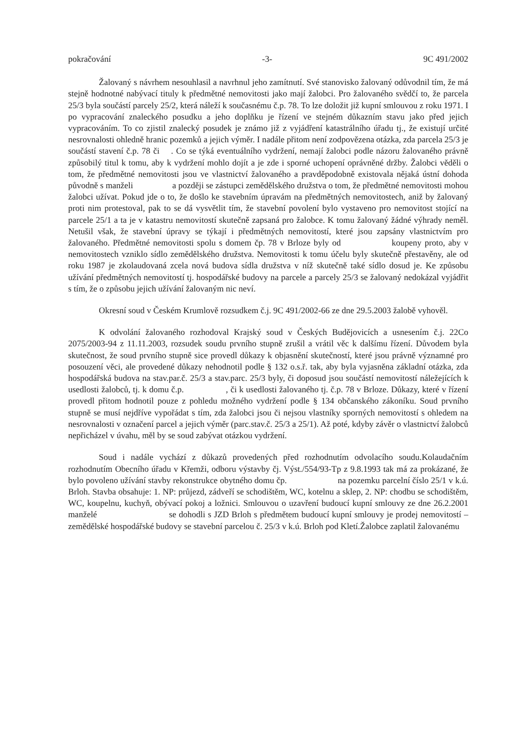pokračování -3- 9C 491/2002
Žalovaný s návrhem nesouhlasil a navrhnul jeho zamítnutí. Své stanovisko žalovaný odůvodnil tím, že má stejně hodnotné nabývací tituly k předmětné nemovitosti jako mají žalobci. Pro žalovaného svědčí to, že parcela 25/3 byla součástí parcely 25/2, která náleží k současnému č.p. 78. To lze doložit již kupní smlouvou z roku 1971. I po vypracování znaleckého posudku a jeho doplňku je řízení ve stejném důkazním stavu jako před jejich vypracováním. To co zjistil znalecký posudek je známo již z vyjádření katastrálního úřadu tj., že existují určité nesrovnalosti ohledně hranic pozemků a jejich výměr. I nadále přitom není zodpovězena otázka, zda parcela 25/3 je součástí stavení č.p. 78 či . Co se týká eventuálního vydržení, nemají žalobci podle názoru žalovaného právně způsobilý titul k tomu, aby k vydržení mohlo dojít a je zde i sporné uchopení oprávněné držby. Žalobci věděli o tom, že předmětné nemovitosti jsou ve vlastnictví žalovaného a pravděpodobně existovala nějaká ústní dohoda původně s manželi a později se zástupci zemědělského družstva o tom, že předmětné nemovitosti mohou žalobci užívat. Pokud jde o to, že došlo ke stavebním úpravám na předmětných nemovitostech, aniž by žalovaný proti nim protestoval, pak to se dá vysvětlit tím, že stavební povolení bylo vystaveno pro nemovitost stojící na parcele 25/1 a ta je v katastru nemovitostí skutečně zapsaná pro žalobce. K tomu žalovaný žádné výhrady neměl. Netušil však, že stavební úpravy se týkají i předmětných nemovitostí, které jsou zapsány vlastnictvím pro žalovaného. Předmětné nemovitosti spolu s domem čp. 78 v Brloze byly od koupeny proto, aby v nemovitostech vzniklo sídlo zemědělského družstva. Nemovitosti k tomu účelu byly skutečně přestavěny, ale od roku 1987 je zkolaudovaná zcela nová budova sídla družstva v níž skutečně také sídlo dosud je. Ke způsobu užívání předmětných nemovitostí tj. hospodářské budovy na parcele a parcely 25/3 se žalovaný nedokázal vyjádřit s tím, že o způsobu jejich užívání žalovaným nic neví.
Okresní soud v Českém Krumlově rozsudkem č.j. 9C 491/2002-66 ze dne 29.5.2003 žalobě vyhověl.
K odvolání žalovaného rozhodoval Krajský soud v Českých Budějovicích a usnesením č.j. 22Co 2075/2003-94 z 11.11.2003, rozsudek soudu prvního stupně zrušil a vrátil věc k dalšímu řízení. Důvodem byla skutečnost, že soud prvního stupně sice provedl důkazy k objasnění skutečností, které jsou právně významné pro posouzení věci, ale provedené důkazy nehodnotil podle § 132 o.s.ř. tak, aby byla vyjasněna základní otázka, zda hospodářská budova na stav.par.č. 25/3 a stav.parc. 25/3 byly, či doposud jsou součástí nemovitostí náležejících k usedlosti žalobců, tj. k domu č.p. , či k usedlosti žalovaného tj. č.p. 78 v Brloze. Důkazy, které v řízení provedl přitom hodnotil pouze z pohledu možného vydržení podle § 134 občanského zákoníku. Soud prvního stupně se musí nejdříve vypořádat s tím, zda žalobci jsou či nejsou vlastníky sporných nemovitostí s ohledem na nesrovnalosti v označení parcel a jejich výměr (parc.stav.č. 25/3 a 25/1). Až poté, kdyby závěr o vlastnictví žalobců nepřicházel v úvahu, měl by se soud zabývat otázkou vydržení.
Soud i nadále vychází z důkazů provedených před rozhodnutím odvolacího soudu.Kolaudačním rozhodnutím Obecního úřadu v Křemži, odboru výstavby čj. Výst./554/93-Tp z 9.8.1993 tak má za prokázané, že bylo povoleno užívání stavby rekonstrukce obytného domu čp. na pozemku parcelní číslo 25/1 v k.ú. Brloh. Stavba obsahuje: 1. NP: průjezd, zádveří se schodištěm, WC, kotelnu a sklep, 2. NP: chodbu se schodištěm, WC, koupelnu, kuchyň, obývací pokoj a ložnici. Smlouvou o uzavření budoucí kupní smlouvy ze dne 26.2.2001 manželé se dohodli s JZD Brloh s předmětem budoucí kupní smlouvy je prodej nemovitostí – zemědělské hospodářské budovy se stavební parcelou č. 25/3 v k.ú. Brloh pod Kletí.Žalobce zaplatil žalovanému